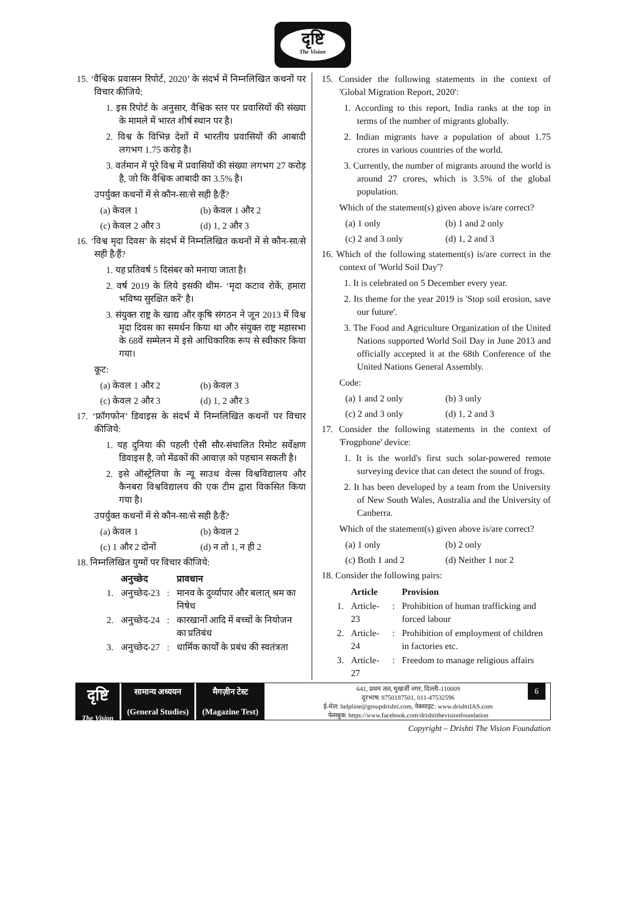दृष्टि
The Vision
15. ‘वैश्विक प्रवासन रिपोर्ट, 2020’ के संदर्भ में निम्नलिखित कथनों पर विचार कीजिये:
1. इस रिपोर्ट के अनुसार, वैश्विक स्तर पर प्रवासियों की संख्या के मामले में भारत शीर्ष स्थान पर है।
2. विश्व के विभिन्न देशों में भारतीय प्रवासियों की आबादी लगभग 1.75 करोड़ है।
3. वर्तमान में पूरे विश्व में प्रवासियों की संख्या लगभग 27 करोड़ है, जो कि वैश्विक आबादी का 3.5% है।
उपर्युक्त कथनों में से कौन-सा/से सही है/हैं?
(a) केवल 1 (b) केवल 1 और 2
(c) केवल 2 और 3 (d) 1, 2 और 3
16. ‘विश्व मृदा दिवस’ के संदर्भ में निम्नलिखित कथनों में से कौन-सा/से सही है/हैं?
1. यह प्रतिवर्ष 5 दिसंबर को मनाया जाता है।
2. वर्ष 2019 के लिये इसकी थीम- ‘मृदा कटाव रोकें, हमारा भविष्य सुरक्षित करें’ है।
3. संयुक्त राष्ट्र के खाद्य और कृषि संगठन ने जून 2013 में विश्व मृदा दिवस का समर्थन किया था और संयुक्त राष्ट्र महासभा के 68वें सम्मेलन में इसे आधिकारिक रूप से स्वीकार किया गया।
कूट:
(a) केवल 1 और 2 (b) केवल 3
(c) केवल 2 और 3 (d) 1, 2 और 3
17. ‘फ्रॉगफोन’ डिवाइस के संदर्भ में निम्नलिखित कथनों पर विचार कीजिये:
1. यह दुनिया की पहली ऐसी सौर-संचालित रिमोट सर्वेक्षण डिवाइस है, जो मेंढकों की आवाज़ को पहचान सकती है।
2. इसे ऑस्ट्रेलिया के न्यू साउथ वेल्स विश्वविद्यालय और कैनबरा विश्वविद्यालय की एक टीम द्वारा विकसित किया गया है।
उपर्युक्त कथनों में से कौन-सा/से सही है/हैं?
(a) केवल 1 (b) केवल 2
(c) 1 और 2 दोनों (d) न तो 1, न ही 2
18. निम्नलिखित युग्मों पर विचार कीजिये:
| | अनुच्छेद | | प्रावधान |
| --- | --- | --- | --- |
| 1. | अनुच्छेद-23 | : | मानव के दुर्व्यापार और बलात् श्रम का निषेध |
| 2. | अनुच्छेद-24 | : | कारखानों आदि में बच्चों के नियोजन का प्रतिबंध |
| 3. | अनुच्छेद-27 | : | धार्मिक कार्यों के प्रबंध की स्वतंत्रता |
15. Consider the following statements in the context of 'Global Migration Report, 2020':
1. According to this report, India ranks at the top in terms of the number of migrants globally.
2. Indian migrants have a population of about 1.75 crores in various countries of the world.
3. Currently, the number of migrants around the world is around 27 crores, which is 3.5% of the global population.
Which of the statement(s) given above is/are correct?
(a) 1 only (b) 1 and 2 only
(c) 2 and 3 only (d) 1, 2 and 3
16. Which of the following statement(s) is/are correct in the context of 'World Soil Day'?
1. It is celebrated on 5 December every year.
2. Its theme for the year 2019 is 'Stop soil erosion, save our future'.
3. The Food and Agriculture Organization of the United Nations supported World Soil Day in June 2013 and officially accepted it at the 68th Conference of the United Nations General Assembly.
Code:
(a) 1 and 2 only (b) 3 only
(c) 2 and 3 only (d) 1, 2 and 3
17. Consider the following statements in the context of 'Frogphone' device:
1. It is the world's first such solar-powered remote surveying device that can detect the sound of frogs.
2. It has been developed by a team from the University of New South Wales, Australia and the University of Canberra.
Which of the statement(s) given above is/are correct?
(a) 1 only (b) 2 only
(c) Both 1 and 2 (d) Neither 1 nor 2
18. Consider the following pairs:
| | Article | | Provision |
| --- | --- | --- | --- |
| 1. | Article-23 | : | Prohibition of human trafficking and forced labour |
| 2. | Article-24 | : | Prohibition of employment of children in factories etc. |
| 3. | Article-27 | : | Freedom to manage religious affairs |
दृष्टि
The Vision
सामान्य अध्ययन
(General Studies)
मैगज़ीन टेस्ट
(Magazine Test)
641, प्रथम तल, मुखर्जी नगर, दिल्ली-110009
दूरभाष: 8750187501, 011-47532596
ई-मेल: helpline@groupdrishti.com, वेबसाइट: www.drishtiIAS.com
फेसबुक: https://www.facebook.com/drishtithevisionfoundation
6
Copyright – Drishti The Vision Foundation